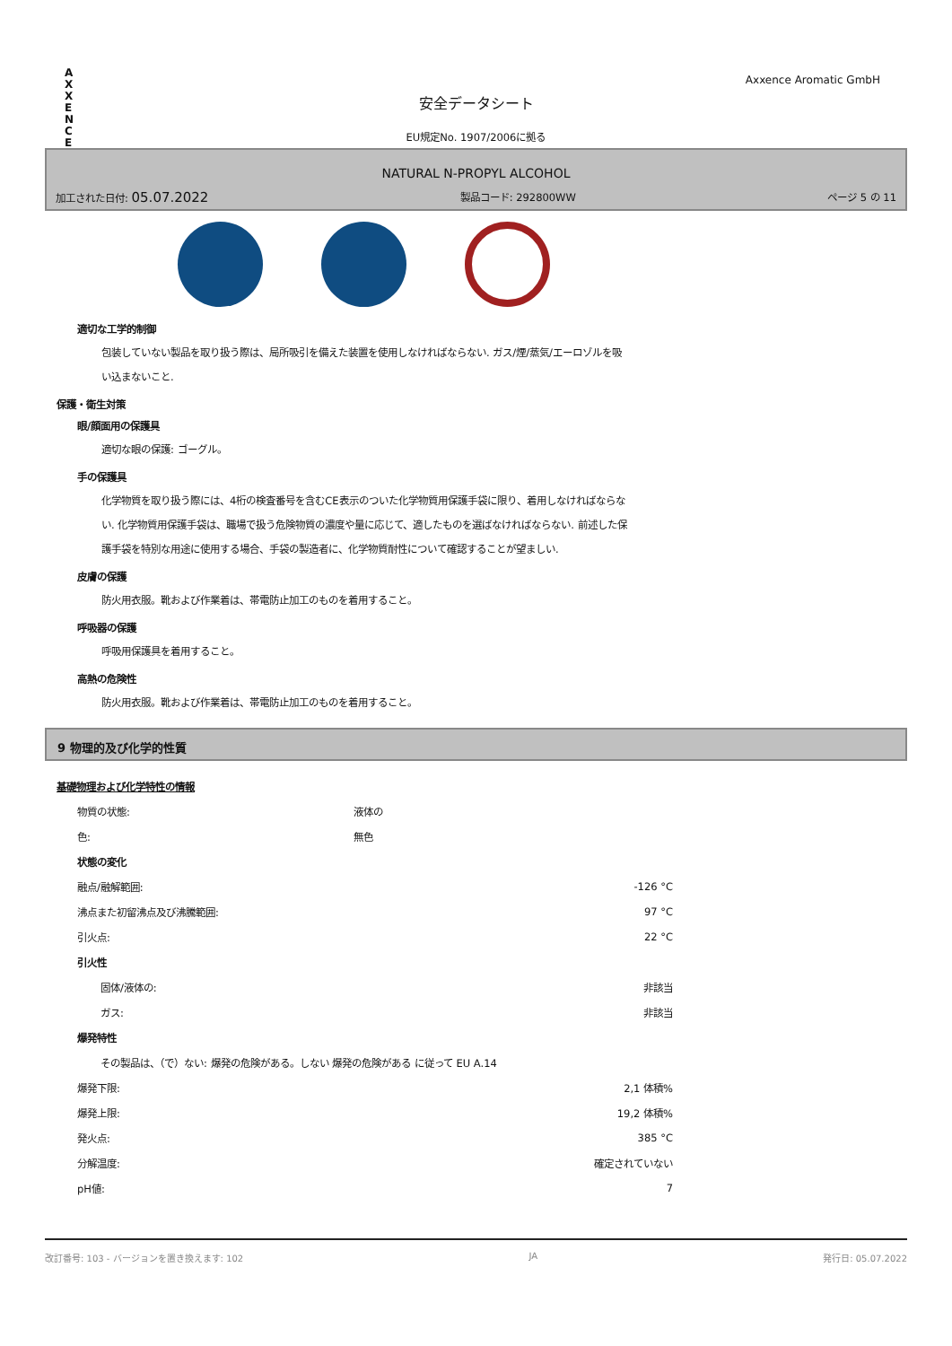A X X E N C E
Axxence Aromatic GmbH
安全データシート
EU規定No. 1907/2006に拠る
NATURAL N-PROPYL ALCOHOL
加工された日付: 05.07.2022 製品コード: 292800WW ページ 5 の 11
適切な工学的制御
包装していない製品を取り扱う際は、局所吸引を備えた装置を使用しなければならない. ガス/煙/蒸気/エーロゾルを吸い込まないこと.
保護・衛生対策
眼/顔面用の保護具
適切な眼の保護: ゴーグル。
手の保護具
化学物質を取り扱う際には、4桁の検査番号を含むCE表示のついた化学物質用保護手袋に限り、着用しなければならない. 化学物質用保護手袋は、職場で扱う危険物質の濃度や量に応じて、適したものを選ばなければならない. 前述した保護手袋を特別な用途に使用する場合、手袋の製造者に、化学物質耐性について確認することが望ましい.
皮膚の保護
防火用衣服。靴および作業着は、帯電防止加工のものを着用すること。
呼吸器の保護
呼吸用保護具を着用すること。
高熱の危険性
防火用衣服。靴および作業着は、帯電防止加工のものを着用すること。
9 物理的及び化学的性質
基礎物理および化学特性の情報
| 物質の状態: | 液体の | |
| 色: | 無色 | |
| 状態の変化 | | |
| 融点/融解範囲: | | -126 °C |
| 沸点また初留沸点及び沸騰範囲: | | 97 °C |
| 引火点: | | 22 °C |
| 引火性 | | |
| 固体/液体の: | | 非該当 |
| ガス: | | 非該当 |
| 爆発特性 | | |
| その製品は、（で）ない: 爆発の危険がある。しない 爆発の危険がある に従って EU A.14 | | |
| 爆発下限: | | 2,1 体積% |
| 爆発上限: | | 19,2 体積% |
| 発火点: | | 385 °C |
| 分解温度: | | 確定されていない |
| pH値: | | 7 |
改訂番号: 103 - バージョンを置き換えます: 102 JA 発行日: 05.07.2022